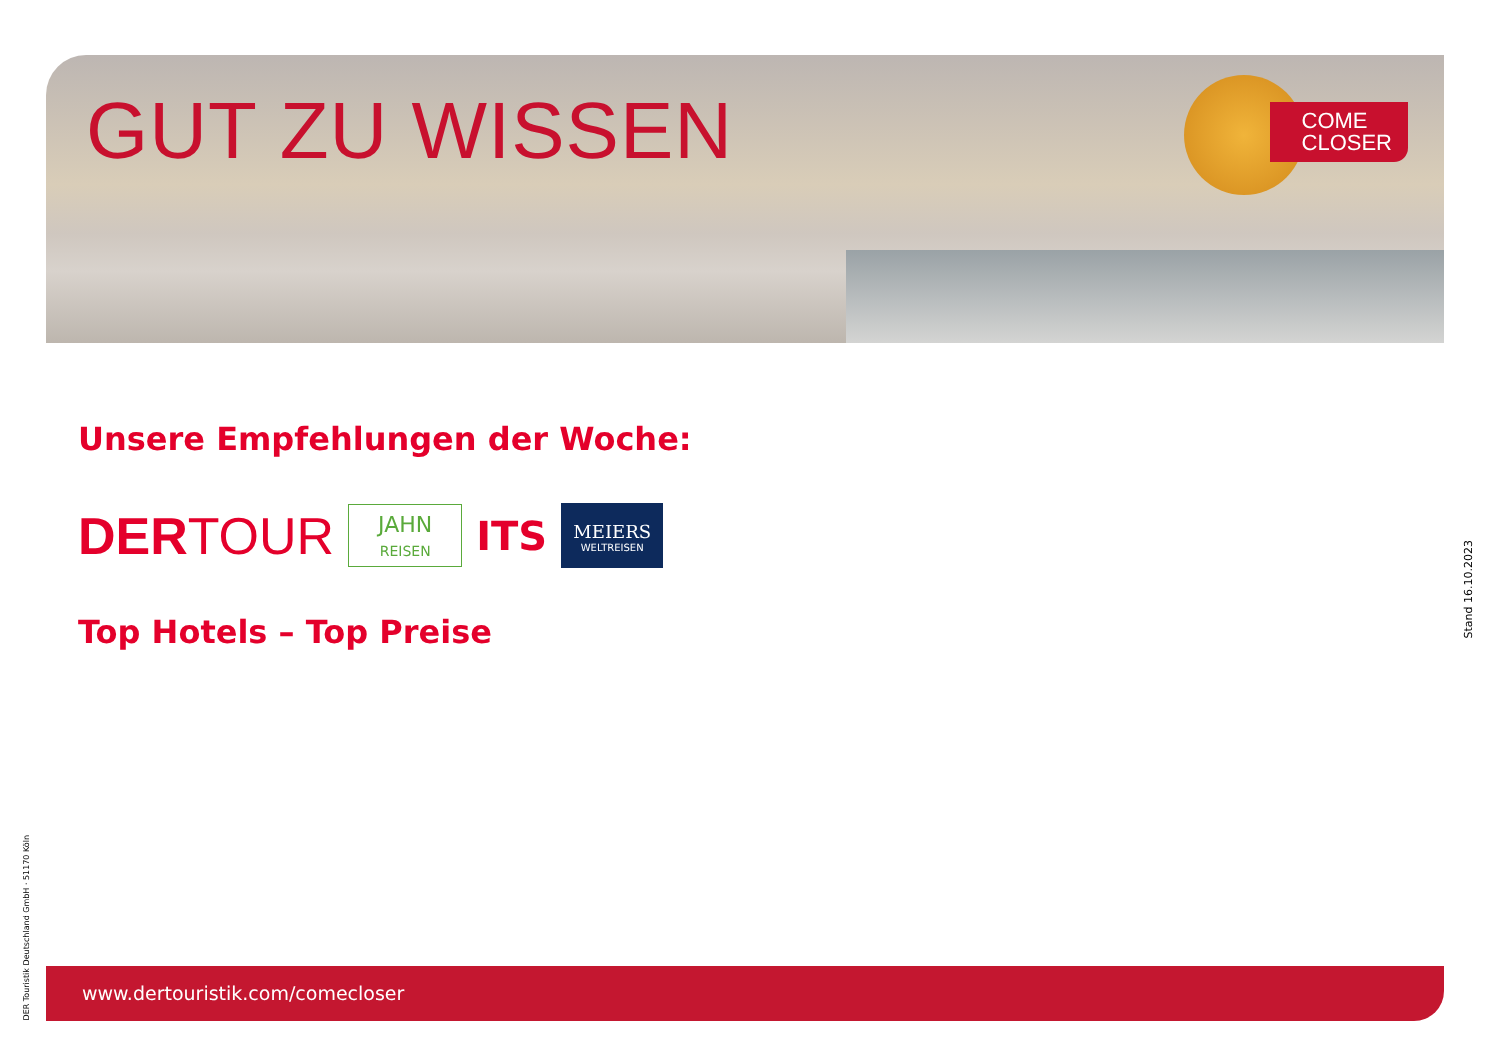GUT ZU WISSEN
COME
CLOSER
Unsere Empfehlungen der Woche:
DERTOUR
JAHN
REISEN
ITS
MEIERS
WELTREISEN
Top Hotels – Top Preise
Stand 16.10.2023
DER Touristik Deutschland GmbH · 51170 Köln
www.dertouristik.com/comecloser